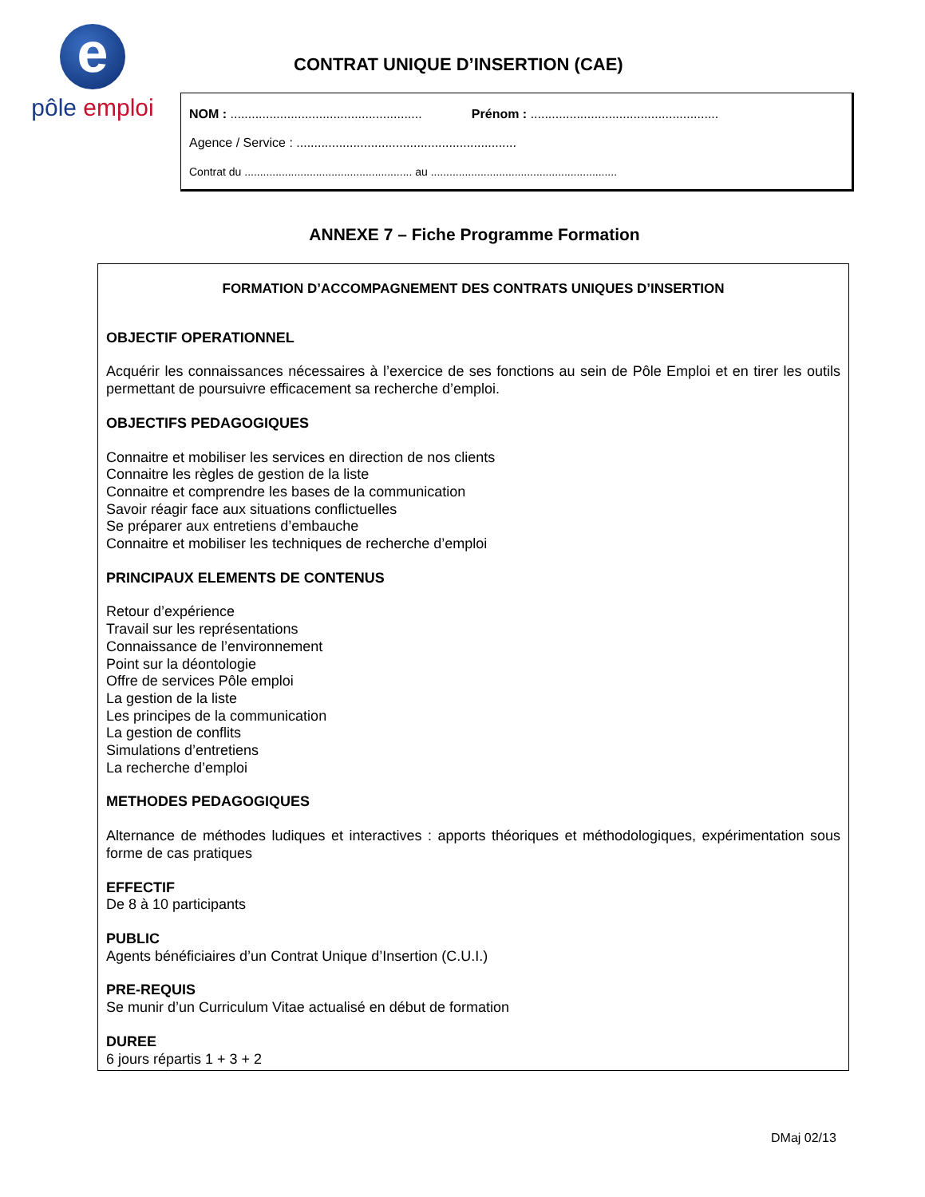e
pôle emploi
CONTRAT UNIQUE D’INSERTION (CAE)
NOM : ...................................................... Prénom : .....................................................
Agence / Service : ..............................................................
Contrat du ...................................................... au ............................................................
ANNEXE 7 – Fiche Programme Formation
FORMATION D’ACCOMPAGNEMENT DES CONTRATS UNIQUES D’INSERTION
OBJECTIF OPERATIONNEL
Acquérir les connaissances nécessaires à l’exercice de ses fonctions au sein de Pôle Emploi et en tirer les outils permettant de poursuivre efficacement sa recherche d’emploi.
OBJECTIFS PEDAGOGIQUES
Connaitre et mobiliser les services en direction de nos clients
Connaitre les règles de gestion de la liste
Connaitre et comprendre les bases de la communication
Savoir réagir face aux situations conflictuelles
Se préparer aux entretiens d’embauche
Connaitre et mobiliser les techniques de recherche d’emploi
PRINCIPAUX ELEMENTS DE CONTENUS
Retour d’expérience
Travail sur les représentations
Connaissance de l’environnement
Point sur la déontologie
Offre de services Pôle emploi
La gestion de la liste
Les principes de la communication
La gestion de conflits
Simulations d’entretiens
La recherche d’emploi
METHODES PEDAGOGIQUES
Alternance de méthodes ludiques et interactives : apports théoriques et méthodologiques, expérimentation sous forme de cas pratiques
EFFECTIF
De 8 à 10 participants
PUBLIC
Agents bénéficiaires d’un Contrat Unique d’Insertion (C.U.I.)
PRE-REQUIS
Se munir d’un Curriculum Vitae actualisé en début de formation
DUREE
6 jours répartis 1 + 3 + 2
DMaj 02/13